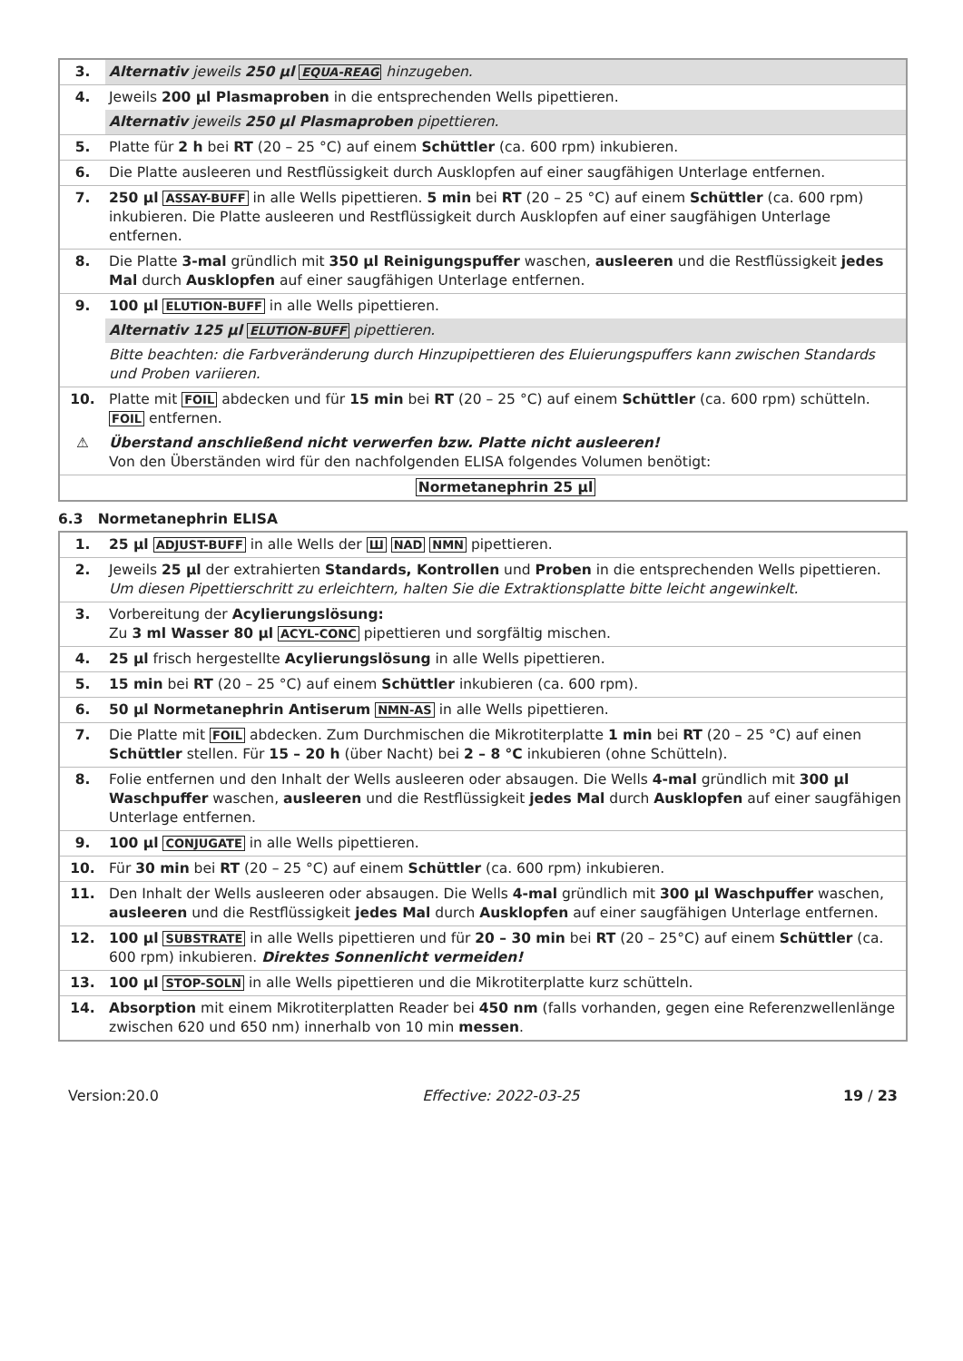| 3. | Alternativ jeweils 250 µl EQUA-REAG hinzugeben. |
| 4. | Jeweils 200 µl Plasmaproben in die entsprechenden Wells pipettieren. |
| | Alternativ jeweils 250 µl Plasmaproben pipettieren. |
| 5. | Platte für 2 h bei RT (20 – 25 °C) auf einem Schüttler (ca. 600 rpm) inkubieren. |
| 6. | Die Platte ausleeren und Restflüssigkeit durch Ausklopfen auf einer saugfähigen Unterlage entfernen. |
| 7. | 250 µl ASSAY-BUFF in alle Wells pipettieren. 5 min bei RT (20 – 25 °C) auf einem Schüttler (ca. 600 rpm) inkubieren. Die Platte ausleeren und Restflüssigkeit durch Ausklopfen auf einer saugfähigen Unterlage entfernen. |
| 8. | Die Platte 3-mal gründlich mit 350 µl Reinigungspuffer waschen, ausleeren und die Restflüssigkeit jedes Mal durch Ausklopfen auf einer saugfähigen Unterlage entfernen. |
| 9. | 100 µl ELUTION-BUFF in alle Wells pipettieren. |
| | Alternativ 125 µl ELUTION-BUFF pipettieren. |
| | Bitte beachten: die Farbveränderung durch Hinzupipettieren des Eluierungspuffers kann zwischen Standards und Proben variieren. |
| 10. | Platte mit FOIL abdecken und für 15 min bei RT (20 – 25 °C) auf einem Schüttler (ca. 600 rpm) schütteln. FOIL entfernen. |
| ⚠ | Überstand anschließend nicht verwerfen bzw. Platte nicht ausleeren! Von den Überständen wird für den nachfolgenden ELISA folgendes Volumen benötigt: |
| | Normetanephrin 25 µl |
6.3 Normetanephrin ELISA
| 1. | 25 µl ADJUST-BUFF in alle Wells der Ш NAD NMN pipettieren. |
| 2. | Jeweils 25 µl der extrahierten Standards, Kontrollen und Proben in die entsprechenden Wells pipettieren. Um diesen Pipettierschritt zu erleichtern, halten Sie die Extraktionsplatte bitte leicht angewinkelt. |
| 3. | Vorbereitung der Acylierungslösung: Zu 3 ml Wasser 80 µl ACYL-CONC pipettieren und sorgfältig mischen. |
| 4. | 25 µl frisch hergestellte Acylierungslösung in alle Wells pipettieren. |
| 5. | 15 min bei RT (20 – 25 °C) auf einem Schüttler inkubieren (ca. 600 rpm). |
| 6. | 50 µl Normetanephrin Antiserum NMN-AS in alle Wells pipettieren. |
| 7. | Die Platte mit FOIL abdecken. Zum Durchmischen die Mikrotiterplatte 1 min bei RT (20 – 25 °C) auf einen Schüttler stellen. Für 15 – 20 h (über Nacht) bei 2 – 8 °C inkubieren (ohne Schütteln). |
| 8. | Folie entfernen und den Inhalt der Wells ausleeren oder absaugen. Die Wells 4-mal gründlich mit 300 µl Waschpuffer waschen, ausleeren und die Restflüssigkeit jedes Mal durch Ausklopfen auf einer saugfähigen Unterlage entfernen. |
| 9. | 100 µl CONJUGATE in alle Wells pipettieren. |
| 10. | Für 30 min bei RT (20 – 25 °C) auf einem Schüttler (ca. 600 rpm) inkubieren. |
| 11. | Den Inhalt der Wells ausleeren oder absaugen. Die Wells 4-mal gründlich mit 300 µl Waschpuffer waschen, ausleeren und die Restflüssigkeit jedes Mal durch Ausklopfen auf einer saugfähigen Unterlage entfernen. |
| 12. | 100 µl SUBSTRATE in alle Wells pipettieren und für 20 – 30 min bei RT (20 – 25°C) auf einem Schüttler (ca. 600 rpm) inkubieren. Direktes Sonnenlicht vermeiden! |
| 13. | 100 µl STOP-SOLN in alle Wells pipettieren und die Mikrotiterplatte kurz schütteln. |
| 14. | Absorption mit einem Mikrotiterplatten Reader bei 450 nm (falls vorhanden, gegen eine Referenzwellenlänge zwischen 620 und 650 nm) innerhalb von 10 min messen . |
Version:20.0 Effective: 2022-03-25 19 / 23